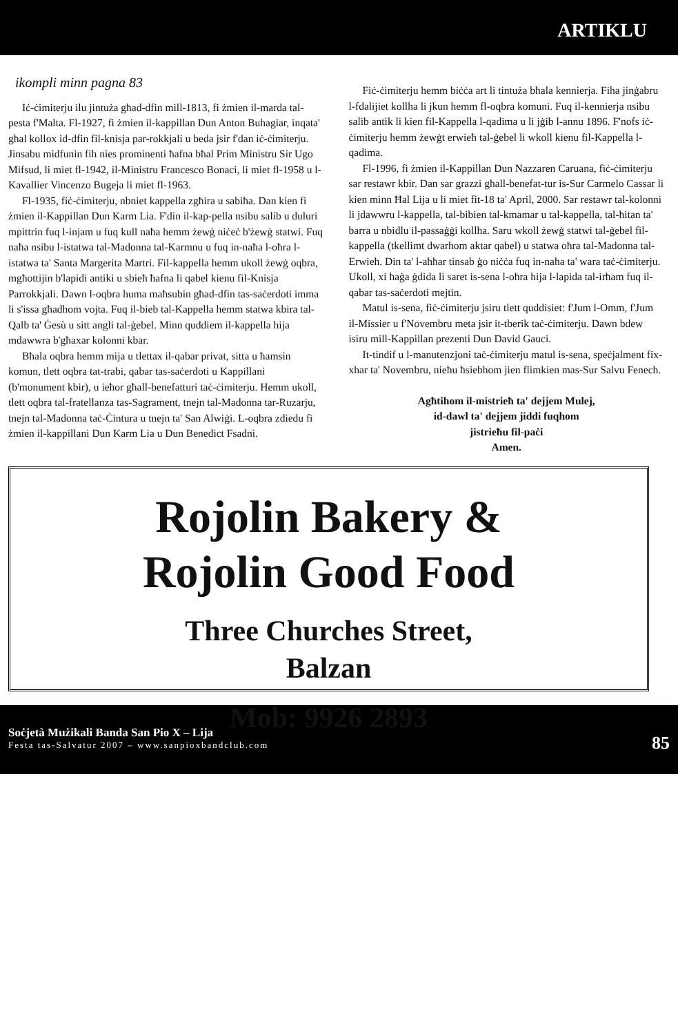ARTIKLU
ikompli minn pagna 83
Iċ-ċimiterju ilu jintuża għad-dfin mill-1813, fi żmien il-marda tal-pesta f'Malta. Fl-1927, fi żmien il-kappillan Dun Anton Buhagiar, inqata' għal kollox id-dfin fil-knisja par-rokkjali u beda jsir f'dan iċ-ċimiterju. Jinsabu midfunin fih nies prominenti ħafna bħal Prim Ministru Sir Ugo Mifsud, li miet fl-1942, il-Ministru Francesco Bonaci, li miet fl-1958 u l-Kavallier Vincenzo Bugeja li miet fl-1963.
Fl-1935, fiċ-ċimiterju, nbniet kappella zgħira u sabiħa. Dan kien fi żmien il-Kappillan Dun Karm Lia. F'din il-kap-pella nsibu salib u duluri mpittrin fuq l-injam u fuq kull naħa hemm żewġ niċeċ b'żewġ statwi. Fuq naħa nsibu l-istatwa tal-Madonna tal-Karmnu u fuq in-naħa l-oħra l-istatwa ta' Santa Margerita Martri. Fil-kappella hemm ukoll żewġ oqbra, mgħottijin b'lapidi antiki u sbieħ ħafna li qabel kienu fil-Knisja Parrokkjali. Dawn l-oqbra huma maħsubin għad-dfin tas-saċerdoti imma li s'issa għadhom vojta. Fuq il-bieb tal-Kappella hemm statwa kbira tal-Qalb ta' Ġesù u sitt angli tal-ġebel. Minn quddiem il-kappella hija mdawwra b'għaxar kolonni kbar.
Bħala oqbra hemm mija u tlettax il-qabar privat, sitta u ħamsin komun, tlett oqbra tat-trabi, qabar tas-saċerdoti u Kappillani (b'monument kbir), u ieħor għall-benefatturi taċ-ċimiterju. Hemm ukoll, tlett oqbra tal-fratellanza tas-Sagrament, tnejn tal-Madonna tar-Ruzarju, tnejn tal-Madonna taċ-Ċintura u tnejn ta' San Alwiġi. L-oqbra zdiedu fi żmien il-kappillani Dun Karm Lia u Dun Benedict Fsadni.
Fiċ-ċimiterju hemm biċċa art li tintuża bħala kennierja. Fiha jinġabru l-fdalijiet kollha li jkun hemm fl-oqbra komuni. Fuq il-kennierja nsibu salib antik li kien fil-Kappella l-qadima u li jġib l-annu 1896. F'nofs iċ-ċimiterju hemm żewġt erwieħ tal-ġebel li wkoll kienu fil-Kappella l-qadima.
Fl-1996, fi żmien il-Kappillan Dun Nazzaren Caruana, fiċ-ċimiterju sar restawr kbir. Dan sar grazzi għall-benefat-tur is-Sur Carmelo Cassar li kien minn Ħal Lija u li miet fit-18 ta' April, 2000. Sar restawr tal-kolonni li jdawwru l-kappella, tal-bibien tal-kmamar u tal-kappella, tal-ħitan ta' barra u nbidlu il-passaġġi kollha. Saru wkoll żewġ statwi tal-ġebel fil-kappella (tkellimt dwarhom aktar qabel) u statwa oħra tal-Madonna tal-Erwieħ. Din ta' l-aħħar tinsab ġo niċċa fuq in-naħa ta' wara taċ-ċimiterju. Ukoll, xi ħaġa ġdida li saret is-sena l-oħra hija l-lapida tal-irħam fuq il-qabar tas-saċerdoti mejtin.
Matul is-sena, fiċ-ċimiterju jsiru tlett quddisiet: f'Jum l-Omm, f'Jum il-Missier u f'Novembru meta jsir it-tberik taċ-ċimiterju. Dawn bdew isiru mill-Kappillan prezenti Dun David Gauci.
It-tindif u l-manutenzjoni taċ-ċimiterju matul is-sena, speċjalment fix-xhar ta' Novembru, nieħu ħsiebhom jien flimkien mas-Sur Salvu Fenech.
Agħtihom il-mistrieħ ta' dejjem Mulej,
id-dawl ta' dejjem jiddi fuqhom
jistrieħu fil-paċi
Amen.
Rojolin Bakery &
Rojolin Good Food
Three Churches Street,
Balzan
Mob: 9926 2893
Soċjetà Mużikali Banda San Pio X – Lija
Festa tas-Salvatur 2007 – www.sanpioxbandclub.com
85